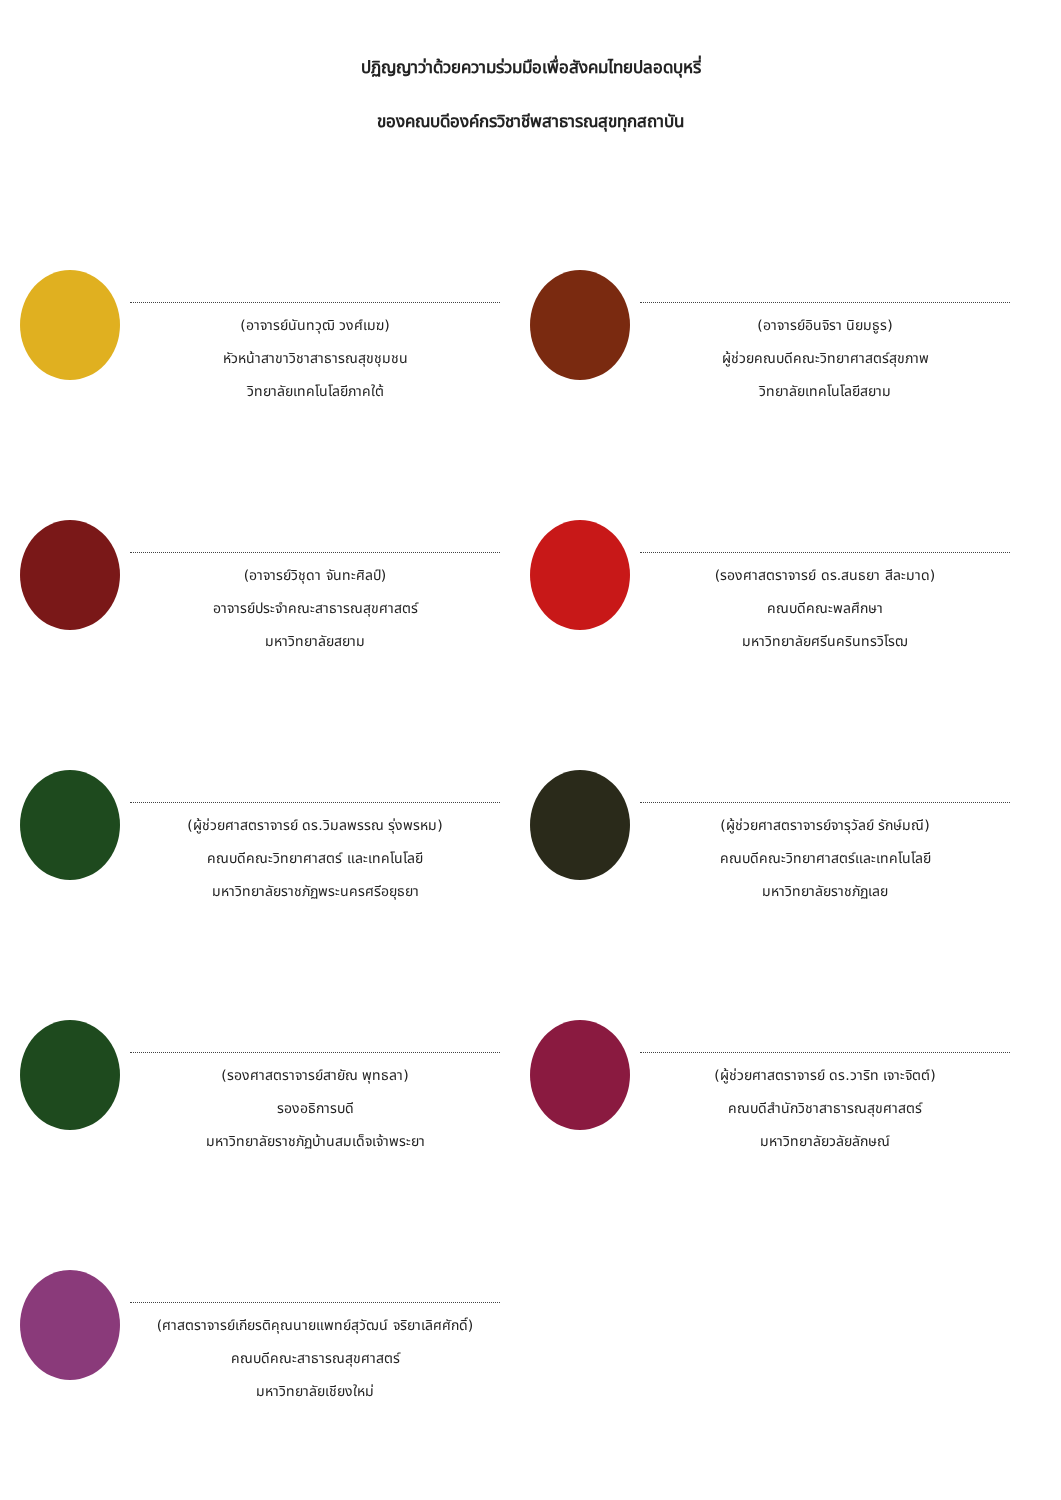ปฏิญญาว่าด้วยความร่วมมือเพื่อสังคมไทยปลอดบุหรี่
ของคณบดีองค์กรวิชาชีพสาธารณสุขทุกสถาบัน
(อาจารย์นันทวุฒิ วงศ์เมฆ)
หัวหน้าสาขาวิชาสาธารณสุขชุมชน
วิทยาลัยเทคโนโลยีภาคใต้
(อาจารย์อินจิรา นิยมธูร)
ผู้ช่วยคณบดีคณะวิทยาศาสตร์สุขภาพ
วิทยาลัยเทคโนโลยีสยาม
(อาจารย์วิชุดา จันทะศิลป์)
อาจารย์ประจำคณะสาธารณสุขศาสตร์
มหาวิทยาลัยสยาม
(รองศาสตราจารย์ ดร.สนธยา สีละมาด)
คณบดีคณะพลศึกษา
มหาวิทยาลัยศรีนครินทรวิโรฒ
(ผู้ช่วยศาสตราจารย์ ดร.วิมลพรรณ รุ่งพรหม)
คณบดีคณะวิทยาศาสตร์ และเทคโนโลยี
มหาวิทยาลัยราชภัฏพระนครศรีอยุธยา
(ผู้ช่วยศาสตราจารย์จารุวัลย์ รักษ์มณี)
คณบดีคณะวิทยาศาสตร์และเทคโนโลยี
มหาวิทยาลัยราชภัฏเลย
(รองศาสตราจารย์สายัณ พุทธลา)
รองอธิการบดี
มหาวิทยาลัยราชภัฏบ้านสมเด็จเจ้าพระยา
(ผู้ช่วยศาสตราจารย์ ดร.วาริท เจาะจิตต์)
คณบดีสำนักวิชาสาธารณสุขศาสตร์
มหาวิทยาลัยวลัยลักษณ์
(ศาสตราจารย์เกียรติคุณนายแพทย์สุวัฒน์ จริยาเลิศศักดิ์)
คณบดีคณะสาธารณสุขศาสตร์
มหาวิทยาลัยเชียงใหม่